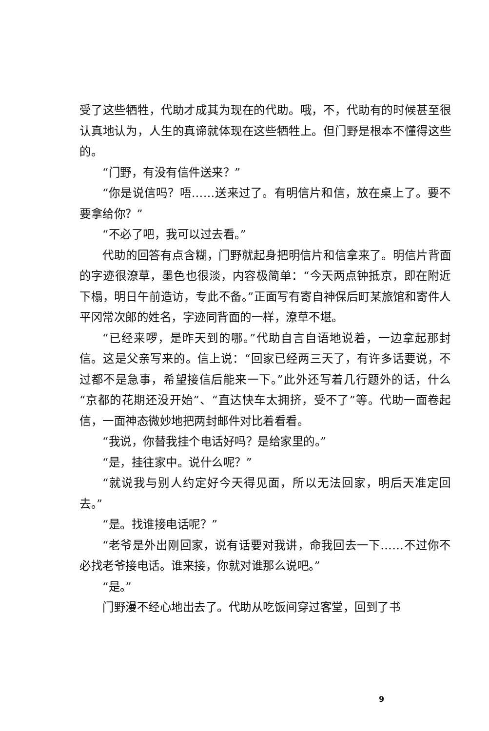受了这些牺牲，代助才成其为现在的代助。哦，不，代助有的时候甚至很认真地认为，人生的真谛就体现在这些牺牲上。但门野是根本不懂得这些的。
“门野，有没有信件送来？”
“你是说信吗？唔……送来过了。有明信片和信，放在桌上了。要不要拿给你？”
“不必了吧，我可以过去看。”
代助的回答有点含糊，门野就起身把明信片和信拿来了。明信片背面的字迹很潦草，墨色也很淡，内容极简单：“今天两点钟抵京，即在附近下榻，明日午前造访，专此不备。”正面写有寄自神保后町某旅馆和寄件人平冈常次郎的姓名，字迹同背面的一样，潦草不堪。
“已经来啰，是昨天到的哪。”代助自言自语地说着，一边拿起那封信。这是父亲写来的。信上说：“回家已经两三天了，有许多话要说，不过都不是急事，希望接信后能来一下。”此外还写着几行题外的话，什么“京都的花期还没开始”、“直达快车太拥挤，受不了”等。代助一面卷起信，一面神态微妙地把两封邮件对比着看看。
“我说，你替我挂个电话好吗？是给家里的。”
“是，挂往家中。说什么呢？”
“就说我与别人约定好今天得见面，所以无法回家，明后天准定回去。”
“是。找谁接电话呢？”
“老爷是外出刚回家，说有话要对我讲，命我回去一下……不过你不必找老爷接电话。谁来接，你就对谁那么说吧。”
“是。”
门野漫不经心地出去了。代助从吃饭间穿过客堂，回到了书
9